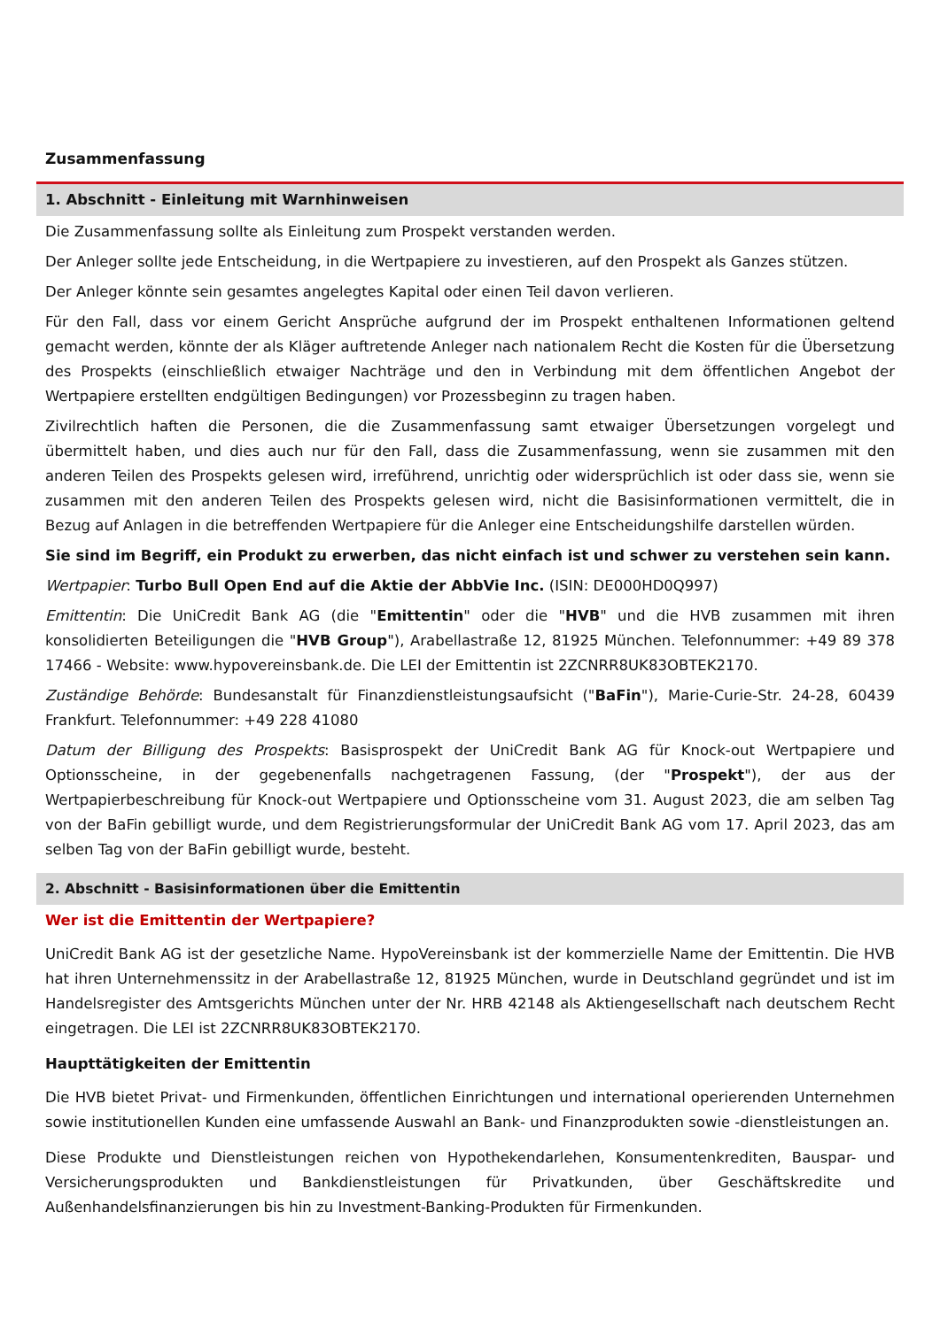Zusammenfassung
1. Abschnitt - Einleitung mit Warnhinweisen
Die Zusammenfassung sollte als Einleitung zum Prospekt verstanden werden.
Der Anleger sollte jede Entscheidung, in die Wertpapiere zu investieren, auf den Prospekt als Ganzes stützen.
Der Anleger könnte sein gesamtes angelegtes Kapital oder einen Teil davon verlieren.
Für den Fall, dass vor einem Gericht Ansprüche aufgrund der im Prospekt enthaltenen Informationen geltend gemacht werden, könnte der als Kläger auftretende Anleger nach nationalem Recht die Kosten für die Übersetzung des Prospekts (einschließlich etwaiger Nachträge und den in Verbindung mit dem öffentlichen Angebot der Wertpapiere erstellten endgültigen Bedingungen) vor Prozessbeginn zu tragen haben.
Zivilrechtlich haften die Personen, die die Zusammenfassung samt etwaiger Übersetzungen vorgelegt und übermittelt haben, und dies auch nur für den Fall, dass die Zusammenfassung, wenn sie zusammen mit den anderen Teilen des Prospekts gelesen wird, irreführend, unrichtig oder widersprüchlich ist oder dass sie, wenn sie zusammen mit den anderen Teilen des Prospekts gelesen wird, nicht die Basisinformationen vermittelt, die in Bezug auf Anlagen in die betreffenden Wertpapiere für die Anleger eine Entscheidungshilfe darstellen würden.
Sie sind im Begriff, ein Produkt zu erwerben, das nicht einfach ist und schwer zu verstehen sein kann.
Wertpapier: Turbo Bull Open End auf die Aktie der AbbVie Inc. (ISIN: DE000HD0Q997)
Emittentin: Die UniCredit Bank AG (die "Emittentin" oder die "HVB" und die HVB zusammen mit ihren konsolidierten Beteiligungen die "HVB Group"), Arabellastraße 12, 81925 München. Telefonnummer: +49 89 378 17466 - Website: www.hypovereinsbank.de. Die LEI der Emittentin ist 2ZCNRR8UK83OBTEK2170.
Zuständige Behörde: Bundesanstalt für Finanzdienstleistungsaufsicht ("BaFin"), Marie-Curie-Str. 24-28, 60439 Frankfurt. Telefonnummer: +49 228 41080
Datum der Billigung des Prospekts: Basisprospekt der UniCredit Bank AG für Knock-out Wertpapiere und Optionsscheine, in der gegebenenfalls nachgetragenen Fassung, (der "Prospekt"), der aus der Wertpapierbeschreibung für Knock-out Wertpapiere und Optionsscheine vom 31. August 2023, die am selben Tag von der BaFin gebilligt wurde, und dem Registrierungsformular der UniCredit Bank AG vom 17. April 2023, das am selben Tag von der BaFin gebilligt wurde, besteht.
2. Abschnitt - Basisinformationen über die Emittentin
Wer ist die Emittentin der Wertpapiere?
UniCredit Bank AG ist der gesetzliche Name. HypoVereinsbank ist der kommerzielle Name der Emittentin. Die HVB hat ihren Unternehmenssitz in der Arabellastraße 12, 81925 München, wurde in Deutschland gegründet und ist im Handelsregister des Amtsgerichts München unter der Nr. HRB 42148 als Aktiengesellschaft nach deutschem Recht eingetragen. Die LEI ist 2ZCNRR8UK83OBTEK2170.
Haupttätigkeiten der Emittentin
Die HVB bietet Privat- und Firmenkunden, öffentlichen Einrichtungen und international operierenden Unternehmen sowie institutionellen Kunden eine umfassende Auswahl an Bank- und Finanzprodukten sowie -dienstleistungen an.
Diese Produkte und Dienstleistungen reichen von Hypothekendarlehen, Konsumentenkrediten, Bauspar- und Versicherungsprodukten und Bankdienstleistungen für Privatkunden, über Geschäftskredite und Außenhandelsfinanzierungen bis hin zu Investment-Banking-Produkten für Firmenkunden.